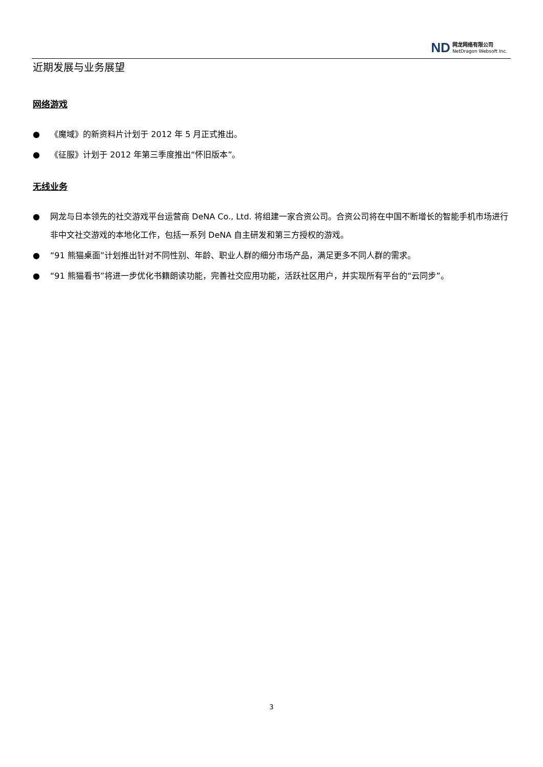ND
网龙网络有限公司
NetDragon Websoft Inc.
近期发展与业务展望
网络游戏
● 《魔域》的新资料片计划于 2012 年 5 月正式推出。
● 《征服》计划于 2012 年第三季度推出“怀旧版本”。
无线业务
● 网龙与日本领先的社交游戏平台运营商 DeNA Co., Ltd. 将组建一家合资公司。合资公司将在中国不断增长的智能手机市场进行非中文社交游戏的本地化工作，包括一系列 DeNA 自主研发和第三方授权的游戏。
● “91 熊猫桌面”计划推出针对不同性别、年龄、职业人群的细分市场产品，满足更多不同人群的需求。
● “91 熊猫看书”将进一步优化书籍朗读功能，完善社交应用功能，活跃社区用户，并实现所有平台的“云同步”。
3